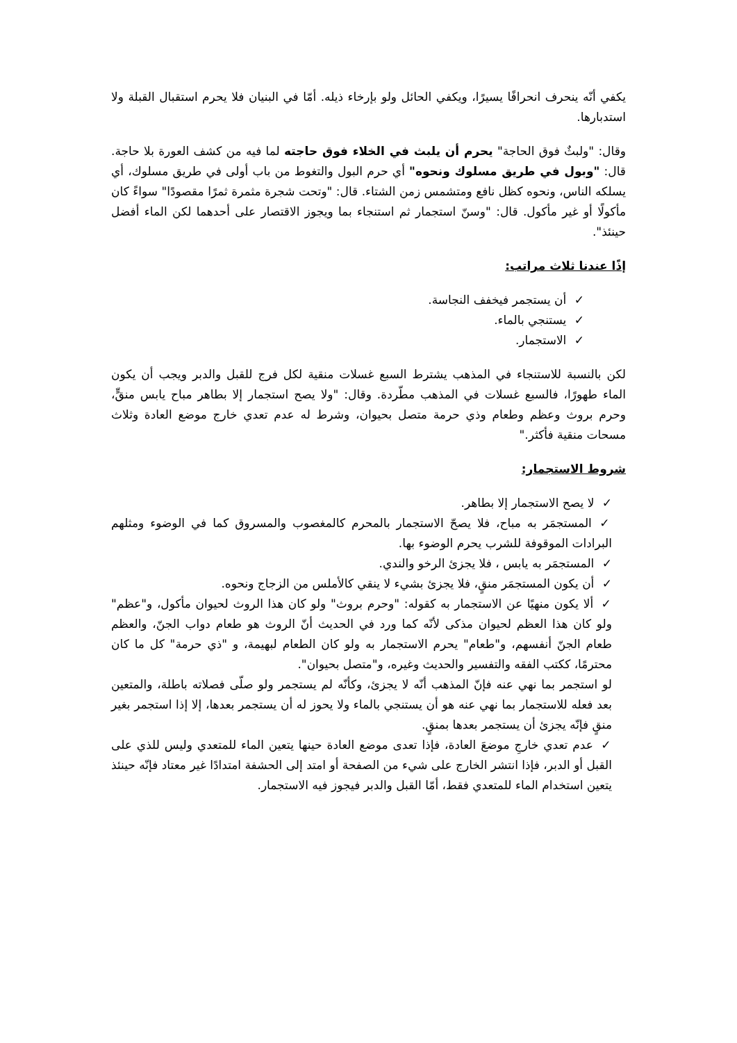يكفي أنّه ينحرف انحرافًا يسيرًا، ويكفي الحائل ولو بإرخاء ذيله. أمّا في البنيان فلا يحرم استقبال القبلة ولا استدبارها.
وقال: "ولبثٌ فوق الحاجة" يحرم أن يلبث في الخلاء فوق حاجته لما فيه من كشف العورة بلا حاجة. قال: "وبول في طريق مسلوك ونحوه" أي حرم البول والتغوط من باب أولى في طريق مسلوك، أي يسلكه الناس، ونحوه كظل نافع ومتشمس زمن الشتاء. قال: "وتحت شجرة مثمرة ثمرًا مقصودًا" سواءً كان مأكولًا أو غير مأكول. قال: "وسنّ استجمار ثم استنجاء بما ويجوز الاقتصار على أحدهما لكن الماء أفضل حينئذ".
إذًا عندنا ثلاث مراتب:
✓ أن يستجمر فيخفف النجاسة.
✓ يستنجي بالماء.
✓ الاستجمار.
لكن بالنسبة للاستنجاء في المذهب يشترط السبع غسلات منقية لكل فرج للقبل والدبر ويجب أن يكون الماء طهورًا، فالسبع غسلات في المذهب مطّردة. وقال: "ولا يصح استجمار إلا بطاهر مباح يابس منقٍّ، وحرم بروث وعظم وطعام وذي حرمة متصل بحيوان، وشرط له عدم تعدي خارج موضع العادة وثلاث مسحات منقية فأكثر."
شروط الاستجمار:
✓ لا يصح الاستجمار إلا بطاهر.
✓ المستجمَر به مباح، فلا يصحّ الاستجمار بالمحرم كالمغصوب والمسروق كما في الوضوء ومثلهم البرادات الموقوفة للشرب يحرم الوضوء بها.
✓ المستجمَر به يابس ، فلا يجزئ الرخو والندي.
✓ أن يكون المستجمَر منقٍ، فلا يجزئ بشيء لا ينقي كالأملس من الزجاج ونحوه.
✓ ألا يكون منهيًا عن الاستجمار به كقوله: "وحرم بروث" ولو كان هذا الروث لحيوان مأكول، و"عظم" ولو كان هذا العظم لحيوان مذكى لأنّه كما ورد في الحديث أنّ الروث هو طعام دواب الجنّ، والعظم طعام الجنّ أنفسهم، و"طعام" يحرم الاستجمار به ولو كان الطعام لبهيمة، و "ذي حرمة" كل ما كان محترمًا، ككتب الفقه والتفسير والحديث وغيره، و"متصل بحيوان".
لو استجمر بما نهي عنه فإنّ المذهب أنّه لا يجزئ، وكأنّه لم يستجمر ولو صلّى فصلاته باطلة، والمتعين بعد فعله للاستجمار بما نهي عنه هو أن يستنجي بالماء ولا يحوز له أن يستجمر بعدها، إلا إذا استجمر بغير منقٍ فإنّه يجزئ أن يستجمر بعدها بمنقٍ.
✓ عدم تعدي خارجِ موضعَ العادة، فإذا تعدى موضع العادة حينها يتعين الماء للمتعدي وليس للذي على القبل أو الدبر، فإذا انتشر الخارج على شيء من الصفحة أو امتد إلى الحشفة امتدادًا غير معتاد فإنّه حينئذ يتعين استخدام الماء للمتعدي فقط، أمّا القبل والدبر فيجوز فيه الاستجمار.